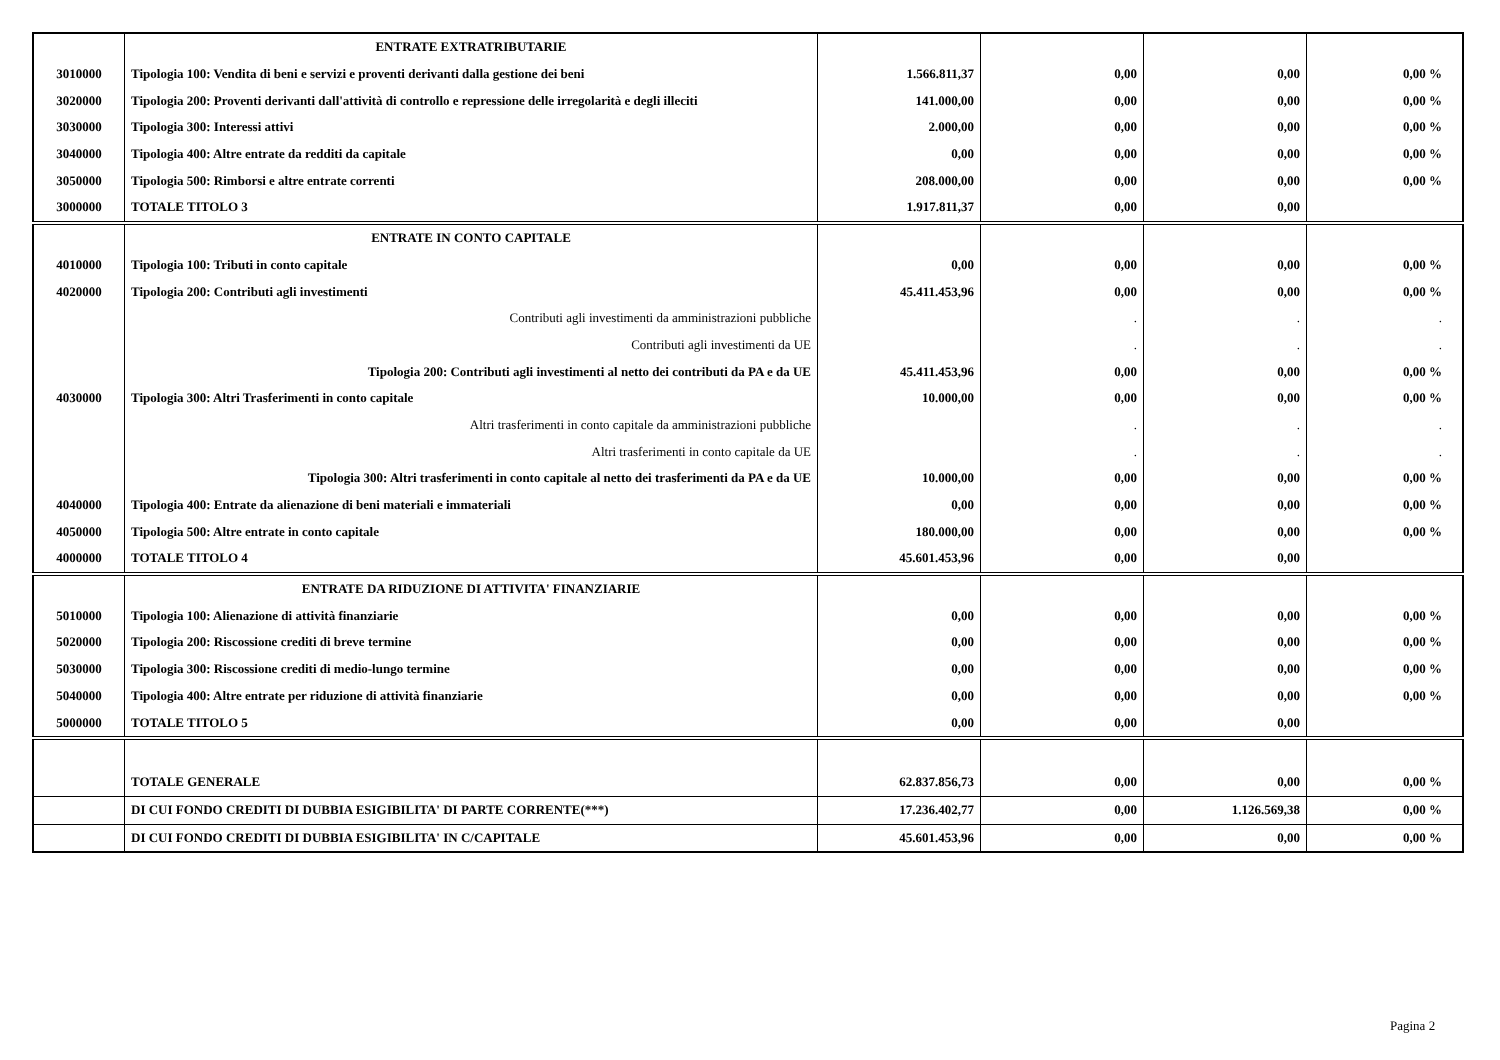| | ENTRATE EXTRATRIBUTARIE | | | | |
| 3010000 | Tipologia 100: Vendita di beni e servizi e proventi derivanti dalla gestione dei beni | 1.566.811,37 | 0,00 | 0,00 | 0,00 % |
| 3020000 | Tipologia 200: Proventi derivanti dall'attività di controllo e repressione delle irregolarità e degli illeciti | 141.000,00 | 0,00 | 0,00 | 0,00 % |
| 3030000 | Tipologia 300: Interessi attivi | 2.000,00 | 0,00 | 0,00 | 0,00 % |
| 3040000 | Tipologia 400: Altre entrate da redditi da capitale | 0,00 | 0,00 | 0,00 | 0,00 % |
| 3050000 | Tipologia 500: Rimborsi e altre entrate correnti | 208.000,00 | 0,00 | 0,00 | 0,00 % |
| 3000000 | TOTALE TITOLO 3 | 1.917.811,37 | 0,00 | 0,00 | |
| | ENTRATE IN CONTO CAPITALE | | | | |
| 4010000 | Tipologia 100: Tributi in conto capitale | 0,00 | 0,00 | 0,00 | 0,00 % |
| 4020000 | Tipologia 200: Contributi agli investimenti | 45.411.453,96 | 0,00 | 0,00 | 0,00 % |
| | Contributi agli investimenti da amministrazioni pubbliche | | . | . | . |
| | Contributi agli investimenti da UE | | . | . | . |
| | Tipologia 200: Contributi agli investimenti al netto dei contributi da PA e da UE | 45.411.453,96 | 0,00 | 0,00 | 0,00 % |
| 4030000 | Tipologia 300: Altri Trasferimenti in conto capitale | 10.000,00 | 0,00 | 0,00 | 0,00 % |
| | Altri trasferimenti in conto capitale da amministrazioni pubbliche | | . | . | . |
| | Altri trasferimenti in conto capitale da UE | | . | . | . |
| | Tipologia 300: Altri trasferimenti in conto capitale al netto dei trasferimenti da PA e da UE | 10.000,00 | 0,00 | 0,00 | 0,00 % |
| 4040000 | Tipologia 400: Entrate da alienazione di beni materiali e immateriali | 0,00 | 0,00 | 0,00 | 0,00 % |
| 4050000 | Tipologia 500: Altre entrate in conto capitale | 180.000,00 | 0,00 | 0,00 | 0,00 % |
| 4000000 | TOTALE TITOLO 4 | 45.601.453,96 | 0,00 | 0,00 | |
| | ENTRATE DA RIDUZIONE DI ATTIVITA' FINANZIARIE | | | | |
| 5010000 | Tipologia 100: Alienazione di attività finanziarie | 0,00 | 0,00 | 0,00 | 0,00 % |
| 5020000 | Tipologia 200: Riscossione crediti di breve termine | 0,00 | 0,00 | 0,00 | 0,00 % |
| 5030000 | Tipologia 300: Riscossione crediti di medio-lungo termine | 0,00 | 0,00 | 0,00 | 0,00 % |
| 5040000 | Tipologia 400: Altre entrate per riduzione di attività finanziarie | 0,00 | 0,00 | 0,00 | 0,00 % |
| 5000000 | TOTALE TITOLO 5 | 0,00 | 0,00 | 0,00 | |
| | TOTALE GENERALE | 62.837.856,73 | 0,00 | 0,00 | 0,00 % |
| | DI CUI FONDO CREDITI DI DUBBIA ESIGIBILITA' DI PARTE CORRENTE(***) | 17.236.402,77 | 0,00 | 1.126.569,38 | 0,00 % |
| | DI CUI FONDO CREDITI DI DUBBIA ESIGIBILITA' IN C/CAPITALE | 45.601.453,96 | 0,00 | 0,00 | 0,00 % |
Pagina 2